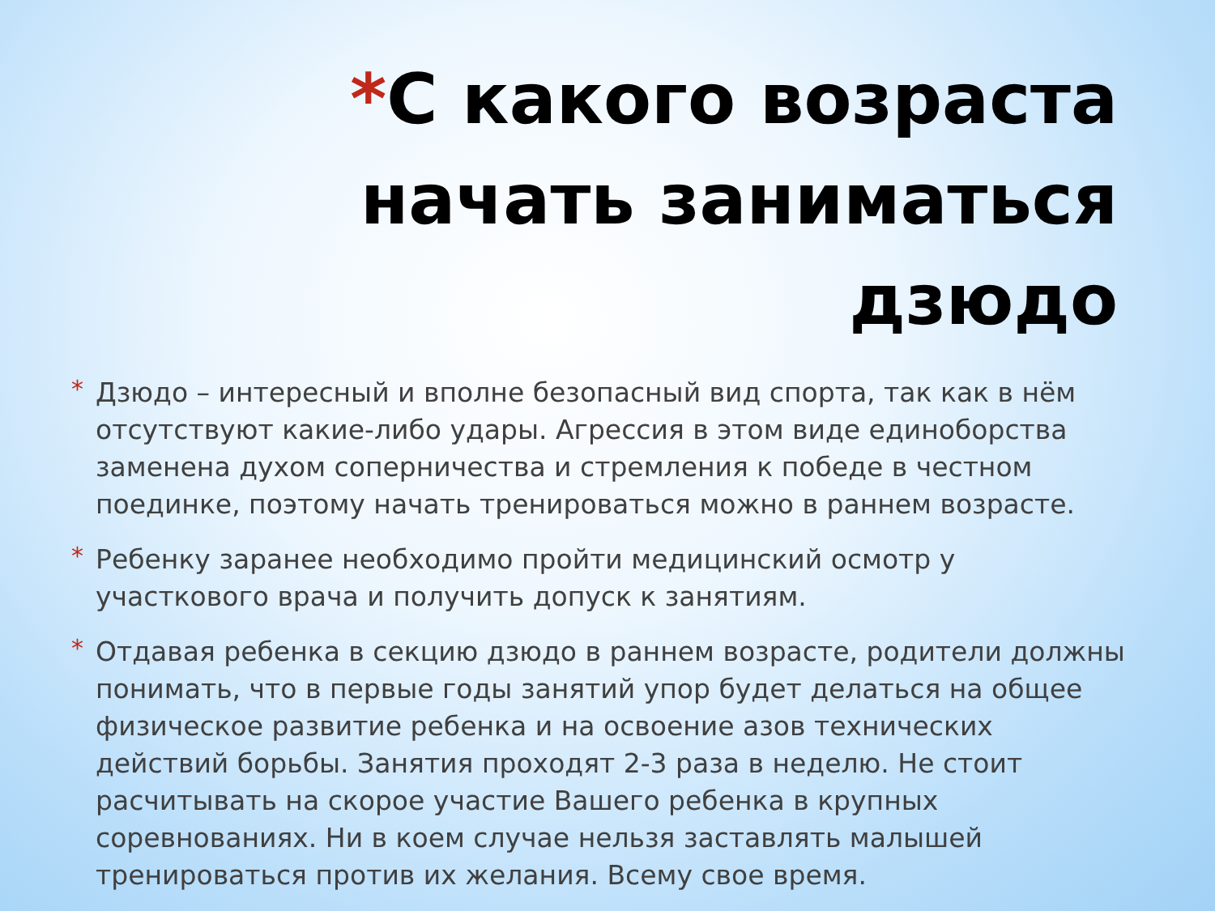*С какого возраста начать заниматься дзюдо
* Дзюдо – интересный и вполне безопасный вид спорта, так как в нём отсутствуют какие-либо удары. Агрессия в этом виде единоборства заменена духом соперничества и стремления к победе в честном поединке, поэтому начать тренироваться можно в раннем возрасте.
* Ребенку заранее необходимо пройти медицинский осмотр у участкового врача и получить допуск к занятиям.
* Отдавая ребенка в секцию дзюдо в раннем возрасте, родители должны понимать, что в первые годы занятий упор будет делаться на общее физическое развитие ребенка и на освоение азов технических действий борьбы. Занятия проходят 2-3 раза в неделю. Не стоит расчитывать на скорое участие Вашего ребенка в крупных соревнованиях. Ни в коем случае нельзя заставлять малышей тренироваться против их желания. Всему свое время.